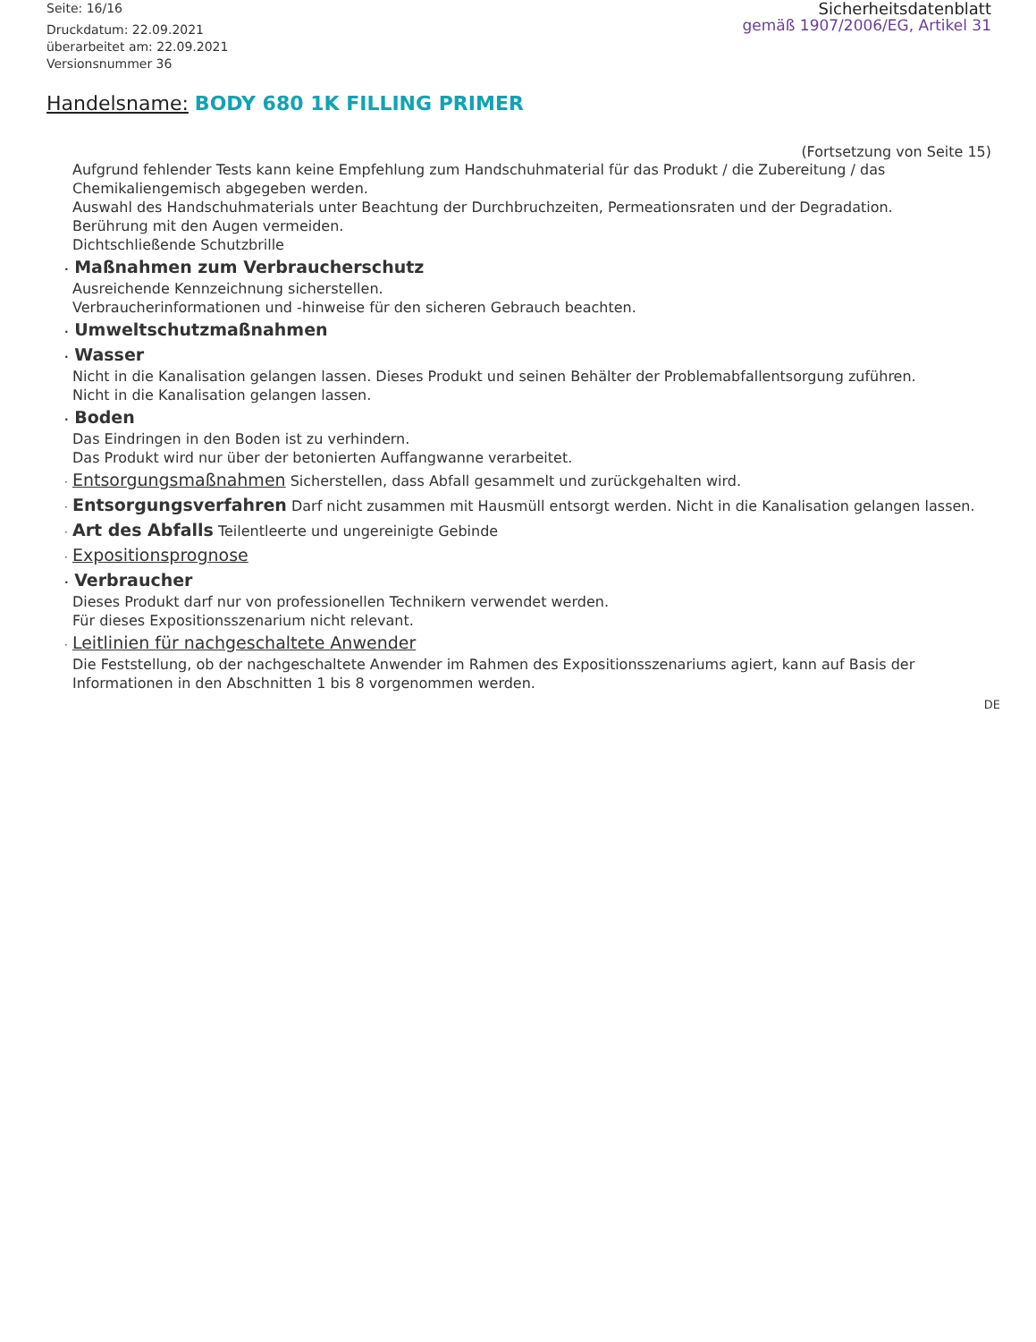Seite: 16/16
Druckdatum: 22.09.2021
überarbeitet am: 22.09.2021
Versionsnummer 36
Sicherheitsdatenblatt
gemäß 1907/2006/EG, Artikel 31
Handelsname: BODY 680 1K FILLING PRIMER
(Fortsetzung von Seite 15)
Aufgrund fehlender Tests kann keine Empfehlung zum Handschuhmaterial für das Produkt / die Zubereitung / das Chemikaliengemisch abgegeben werden.
Auswahl des Handschuhmaterials unter Beachtung der Durchbruchzeiten, Permeationsraten und der Degradation.
Berührung mit den Augen vermeiden.
Dichtschließende Schutzbrille
· Maßnahmen zum Verbraucherschutz
Ausreichende Kennzeichnung sicherstellen.
Verbraucherinformationen und -hinweise für den sicheren Gebrauch beachten.
· Umweltschutzmaßnahmen
· Wasser
Nicht in die Kanalisation gelangen lassen. Dieses Produkt und seinen Behälter der Problemabfallentsorgung zuführen.
Nicht in die Kanalisation gelangen lassen.
· Boden
Das Eindringen in den Boden ist zu verhindern.
Das Produkt wird nur über der betonierten Auffangwanne verarbeitet.
· Entsorgungsmaßnahmen Sicherstellen, dass Abfall gesammelt und zurückgehalten wird.
· Entsorgungsverfahren Darf nicht zusammen mit Hausmüll entsorgt werden. Nicht in die Kanalisation gelangen lassen.
· Art des Abfalls Teilentleerte und ungereinigte Gebinde
· Expositionsprognose
· Verbraucher
Dieses Produkt darf nur von professionellen Technikern verwendet werden.
Für dieses Expositionsszenarium nicht relevant.
· Leitlinien für nachgeschaltete Anwender
Die Feststellung, ob der nachgeschaltete Anwender im Rahmen des Expositionsszenariums agiert, kann auf Basis der Informationen in den Abschnitten 1 bis 8 vorgenommen werden.
DE